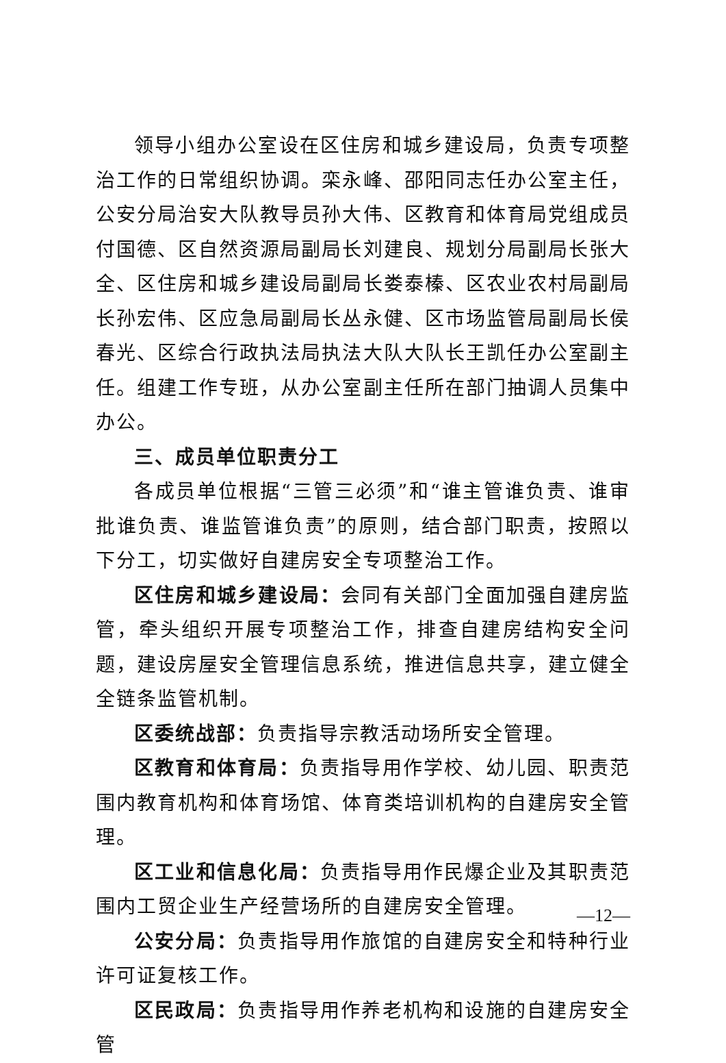领导小组办公室设在区住房和城乡建设局，负责专项整治工作的日常组织协调。栾永峰、邵阳同志任办公室主任，公安分局治安大队教导员孙大伟、区教育和体育局党组成员付国德、区自然资源局副局长刘建良、规划分局副局长张大全、区住房和城乡建设局副局长娄泰榛、区农业农村局副局长孙宏伟、区应急局副局长丛永健、区市场监管局副局长侯春光、区综合行政执法局执法大队大队长王凯任办公室副主任。组建工作专班，从办公室副主任所在部门抽调人员集中办公。
三、成员单位职责分工
各成员单位根据“三管三必须”和“谁主管谁负责、谁审批谁负责、谁监管谁负责”的原则，结合部门职责，按照以下分工，切实做好自建房安全专项整治工作。
区住房和城乡建设局：会同有关部门全面加强自建房监管，牵头组织开展专项整治工作，排查自建房结构安全问题，建设房屋安全管理信息系统，推进信息共享，建立健全全链条监管机制。
区委统战部：负责指导宗教活动场所安全管理。
区教育和体育局：负责指导用作学校、幼儿园、职责范围内教育机构和体育场馆、体育类培训机构的自建房安全管理。
区工业和信息化局：负责指导用作民爆企业及其职责范围内工贸企业生产经营场所的自建房安全管理。
公安分局：负责指导用作旅馆的自建房安全和特种行业许可证复核工作。
区民政局：负责指导用作养老机构和设施的自建房安全管
—12—